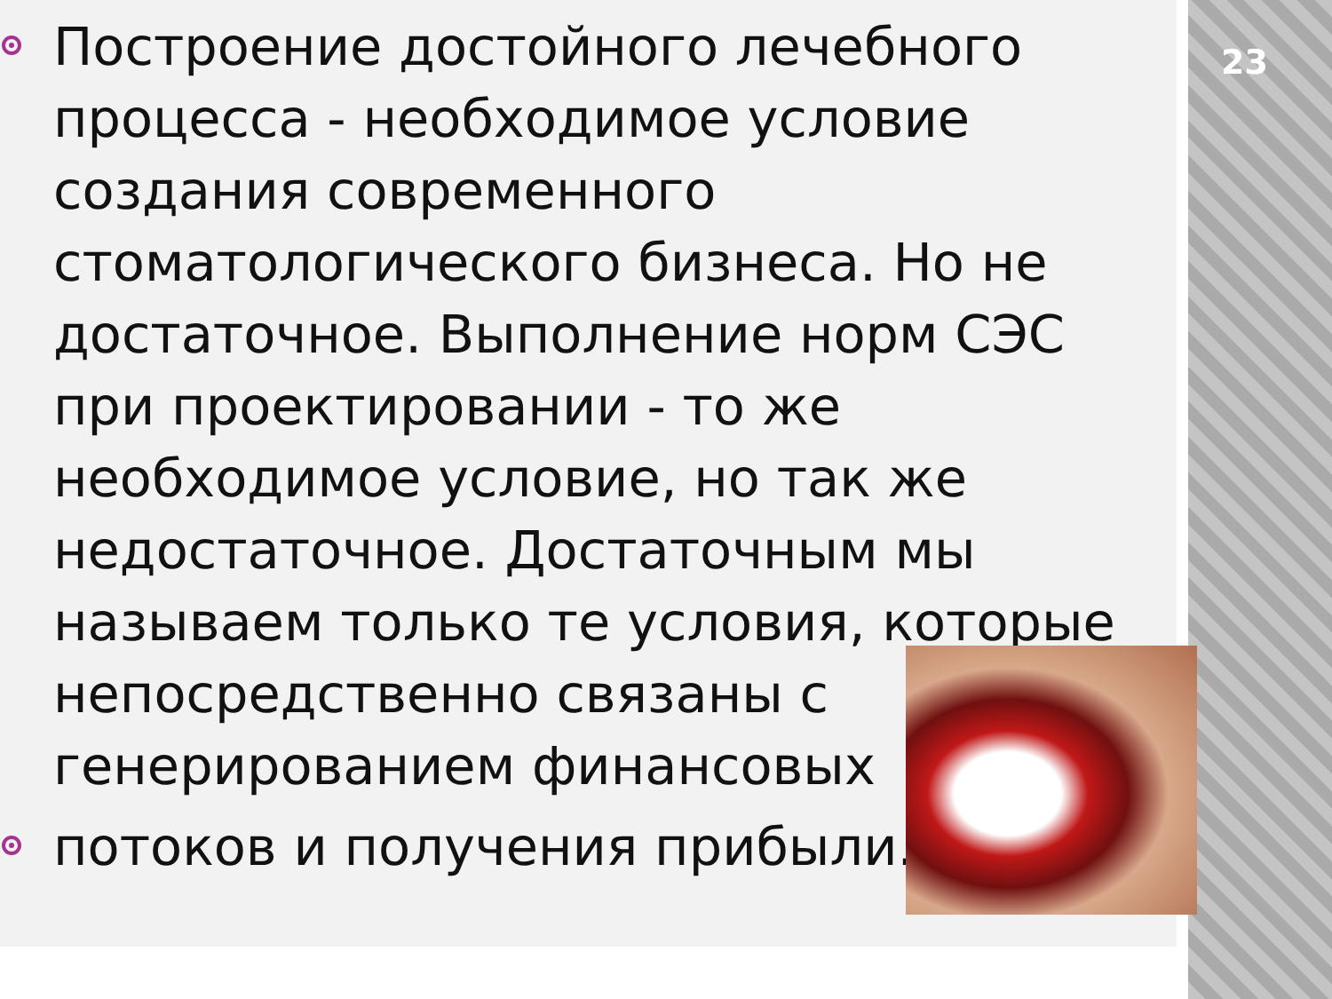Построение достойного лечебного процесса - необходимое условие создания современного стоматологического бизнеса. Но не достаточное. Выполнение норм СЭС при проектировании - то же необходимое условие, но так же недостаточное. Достаточным мы называем только те условия, которые непосредственно связаны с генерированием финансовых
потоков и получения прибыли.
23